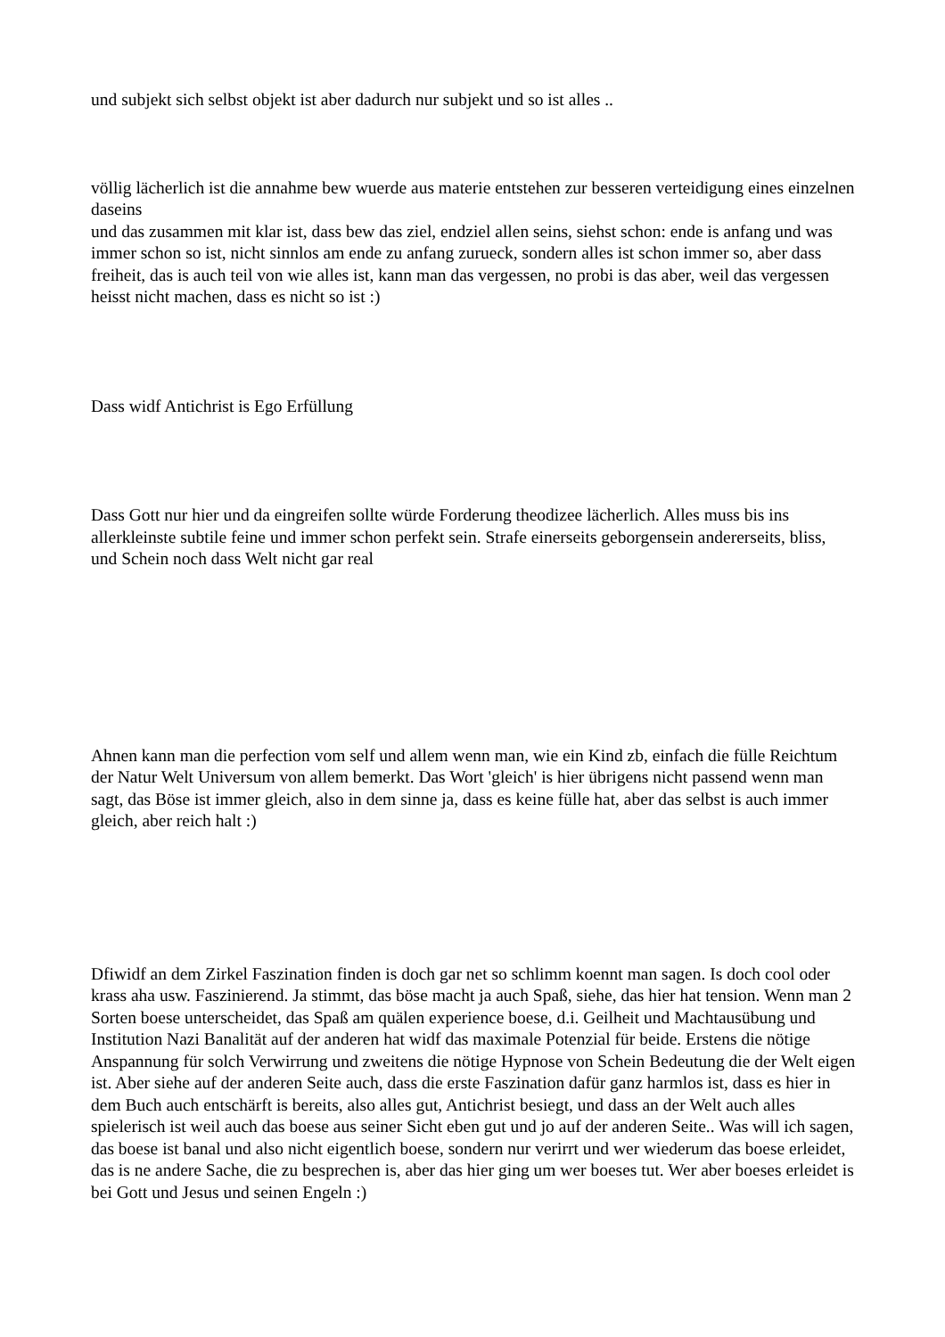und subjekt sich selbst objekt ist aber dadurch nur subjekt und so ist alles ..
völlig lächerlich ist die annahme bew wuerde aus materie entstehen zur besseren verteidigung eines einzelnen daseins
und das zusammen mit klar ist, dass bew das ziel, endziel allen seins, siehst schon: ende is anfang und was immer schon so ist, nicht sinnlos am ende zu anfang zurueck, sondern alles ist schon immer so, aber dass freiheit, das is auch teil von wie alles ist, kann man das vergessen, no probi is das aber, weil das vergessen heisst nicht machen, dass es nicht so ist :)
Dass widf Antichrist is Ego Erfüllung
Dass Gott nur hier und da eingreifen sollte würde Forderung theodizee lächerlich. Alles muss bis ins allerkleinste subtile feine und immer schon perfekt sein. Strafe einerseits geborgensein andererseits, bliss, und Schein noch dass Welt nicht gar real
Ahnen kann man die perfection vom self und allem wenn man, wie ein Kind zb, einfach die fülle Reichtum der Natur Welt Universum von allem bemerkt. Das Wort 'gleich' is hier übrigens nicht passend wenn man sagt, das Böse ist immer gleich, also in dem sinne ja, dass es keine fülle hat, aber das selbst is auch immer gleich, aber reich halt :)
Dfiwidf an dem Zirkel Faszination finden is doch gar net so schlimm koennt man sagen. Is doch cool oder krass aha usw. Faszinierend. Ja stimmt, das böse macht ja auch Spaß, siehe, das hier hat tension. Wenn man 2 Sorten boese unterscheidet, das Spaß am quälen experience boese, d.i. Geilheit und Machtausübung und Institution Nazi Banalität auf der anderen hat widf das maximale Potenzial für beide. Erstens die nötige Anspannung für solch Verwirrung und zweitens die nötige Hypnose von Schein Bedeutung die der Welt eigen ist. Aber siehe auf der anderen Seite auch, dass die erste Faszination dafür ganz harmlos ist, dass es hier in dem Buch auch entschärft is bereits, also alles gut, Antichrist besiegt, und dass an der Welt auch alles spielerisch ist weil auch das boese aus seiner Sicht eben gut und jo auf der anderen Seite.. Was will ich sagen, das boese ist banal und also nicht eigentlich boese, sondern nur verirrt und wer wiederum das boese erleidet, das is ne andere Sache, die zu besprechen is, aber das hier ging um wer boeses tut. Wer aber boeses erleidet is bei Gott und Jesus und seinen Engeln :)